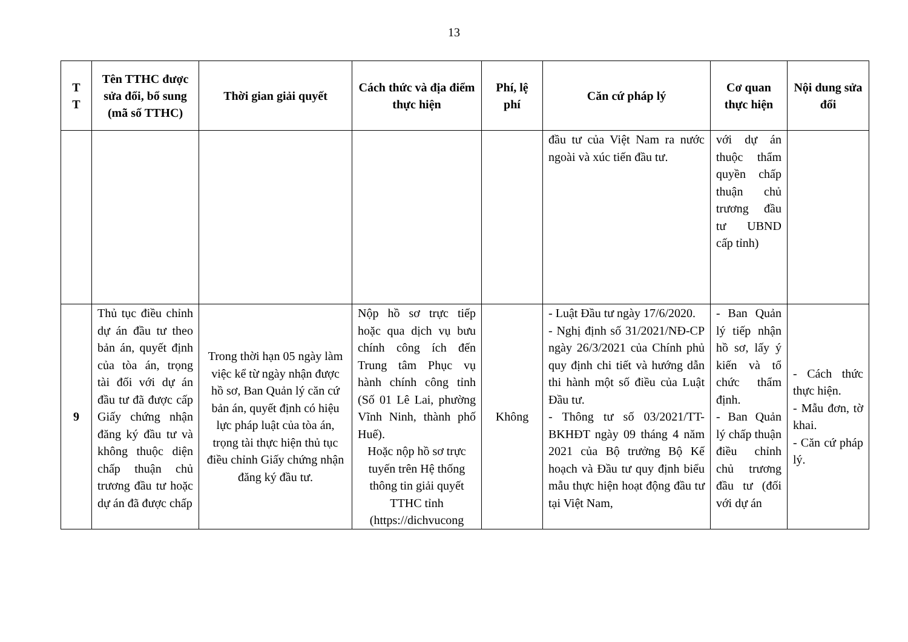13
| T T | Tên TTHC được sửa đổi, bổ sung (mã số TTHC) | Thời gian giải quyết | Cách thức và địa điểm thực hiện | Phí, lệ phí | Căn cứ pháp lý | Cơ quan thực hiện | Nội dung sửa đổi |
| --- | --- | --- | --- | --- | --- | --- | --- |
| | | | | | đầu tư của Việt Nam ra nước ngoài và xúc tiến đầu tư. | với dự án thuộc thẩm quyền chấp thuận chủ trương đầu tư UBND cấp tỉnh) | |
| 9 | Thủ tục điều chỉnh dự án đầu tư theo bản án, quyết định của tòa án, trọng tài đối với dự án đầu tư đã được cấp Giấy chứng nhận đăng ký đầu tư và không thuộc diện chấp thuận chủ trương đầu tư hoặc dự án đã được chấp | Trong thời hạn 05 ngày làm việc kể từ ngày nhận được hồ sơ, Ban Quản lý căn cứ bản án, quyết định có hiệu lực pháp luật của tòa án, trọng tài thực hiện thủ tục điều chỉnh Giấy chứng nhận đăng ký đầu tư. | Nộp hồ sơ trực tiếp hoặc qua dịch vụ bưu chính công ích đến Trung tâm Phục vụ hành chính công tỉnh (Số 01 Lê Lai, phường Vĩnh Ninh, thành phố Huế). Hoặc nộp hồ sơ trực tuyến trên Hệ thống thông tin giải quyết TTHC tỉnh (https://dichvucong | Không | - Luật Đầu tư ngày 17/6/2020. - Nghị định số 31/2021/NĐ-CP ngày 26/3/2021 của Chính phủ quy định chi tiết và hướng dẫn thi hành một số điều của Luật Đầu tư. - Thông tư số 03/2021/TT-BKHĐT ngày 09 tháng 4 năm 2021 của Bộ trưởng Bộ Kế hoạch và Đầu tư quy định biểu mẫu thực hiện hoạt động đầu tư tại Việt Nam, | - Ban Quản lý tiếp nhận hồ sơ, lấy ý kiến và tổ chức thẩm định. - Ban Quản lý chấp thuận điều chỉnh chủ trương đầu tư (đối với dự án | - Cách thức thực hiện. - Mẫu đơn, tờ khai. - Căn cứ pháp lý. |